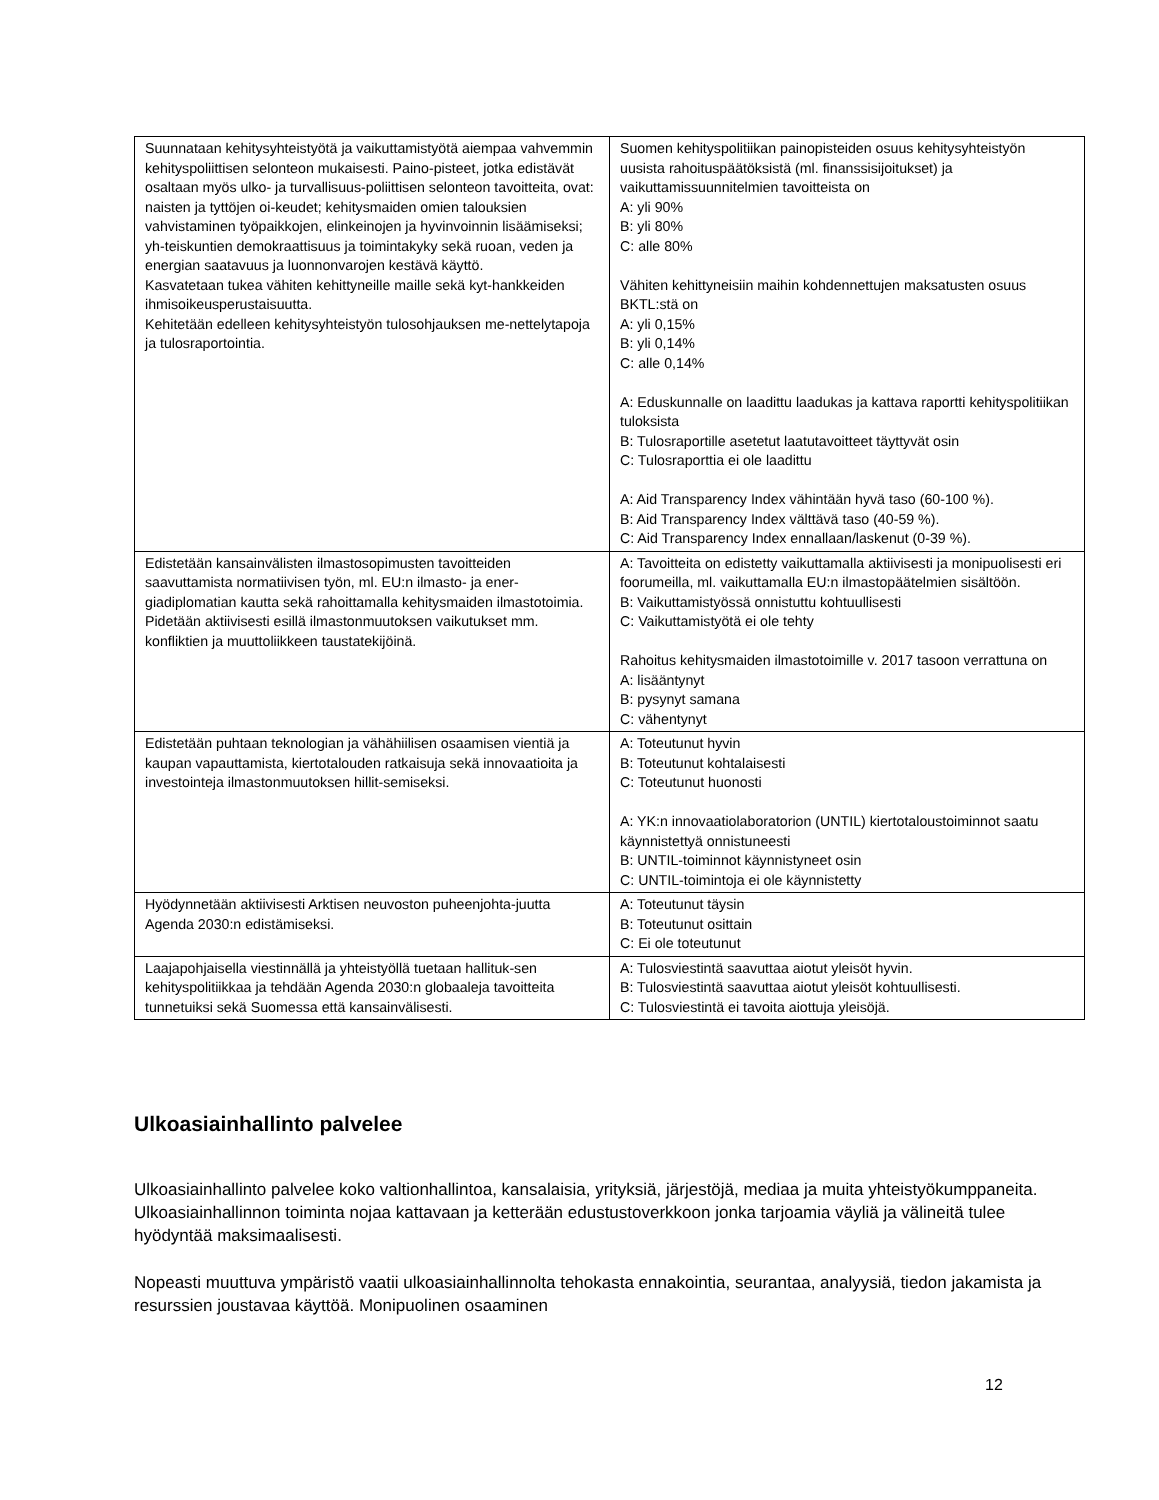| Suunnataan kehitysyhteistyötä ja vaikuttamistyötä aiempaa vahvemmin kehityspoliittisen selonteon mukaisesti. Paino-pisteet, jotka edistävät osaltaan myös ulko- ja turvallisuus-poliittisen selonteon tavoitteita, ovat: naisten ja tyttöjen oi-keudet; kehitysmaiden omien talouksien vahvistaminen työpaikkojen, elinkeinojen ja hyvinvoinnin lisäämiseksi; yh-teiskuntien demokraattisuus ja toimintakyky sekä ruoan, veden ja energian saatavuus ja luonnonvarojen kestävä käyttö. Kasvatetaan tukea vähiten kehittyneille maille sekä kyt-hankkeiden ihmisoikeusperustaisuutta. Kehitetään edelleen kehitysyhteistyön tulosohjauksen me-nettelytapoja ja tulosraportointia. | Suomen kehityspolitiikan painopisteiden osuus kehitysyhteistyön uusista rahoituspäätöksistä (ml. finanssisijoitukset) ja vaikuttamissuunnitelmien tavoitteista on A: yli 90% B: yli 80% C: alle 80% Vähiten kehittyneisiin maihin kohdennettujen maksatusten osuus BKTL:stä on A: yli 0,15% B: yli 0,14% C: alle 0,14% A: Eduskunnalle on laadittu laadukas ja kattava raportti kehityspolitiikan tuloksista B: Tulosraportille asetetut laatutavoitteet täyttyvät osin C: Tulosraporttia ei ole laadittu A: Aid Transparency Index vähintään hyvä taso (60-100 %). B: Aid Transparency Index välttävä taso (40-59 %). C: Aid Transparency Index ennallaan/laskenut (0-39 %). |
| Edistetään kansainvälisten ilmastosopimusten tavoitteiden saavuttamista normatiivisen työn, ml. EU:n ilmasto- ja ener-giadiplomatian kautta sekä rahoittamalla kehitysmaiden ilmastotoimia. Pidetään aktiivisesti esillä ilmastonmuutoksen vaikutukset mm. konfliktien ja muuttoliikkeen taustatekijöinä. | A: Tavoitteita on edistetty vaikuttamalla aktiivisesti ja monipuolisesti eri foorumeilla, ml. vaikuttamalla EU:n ilmastopäätelmien sisältöön. B: Vaikuttamistyössä onnistuttu kohtuullisesti C: Vaikuttamistyötä ei ole tehty Rahoitus kehitysmaiden ilmastotoimille v. 2017 tasoon verrattuna on A: lisääntynyt B: pysynyt samana C: vähentynyt |
| Edistetään puhtaan teknologian ja vähähiilisen osaamisen vientiä ja kaupan vapauttamista, kiertotalouden ratkaisuja sekä innovaatioita ja investointeja ilmastonmuutoksen hillit-semiseksi. | A: Toteutunut hyvin B: Toteutunut kohtalaisesti C: Toteutunut huonosti A: YK:n innovaatiolaboratorion (UNTIL) kiertotaloustoiminnot saatu käynnistettyä onnistuneesti B: UNTIL-toiminnot käynnistyneet osin C: UNTIL-toimintoja ei ole käynnistetty |
| Hyödynnetään aktiivisesti Arktisen neuvoston puheenjohta-juutta Agenda 2030:n edistämiseksi. | A: Toteutunut täysin B: Toteutunut osittain C: Ei ole toteutunut |
| Laajapohjaisella viestinnällä ja yhteistyöllä tuetaan hallituk-sen kehityspolitiikkaa ja tehdään Agenda 2030:n globaaleja tavoitteita tunnetuiksi sekä Suomessa että kansainvälisesti. | A: Tulosviestintä saavuttaa aiotut yleisöt hyvin. B: Tulosviestintä saavuttaa aiotut yleisöt kohtuullisesti. C: Tulosviestintä ei tavoita aiottuja yleisöjä. |
Ulkoasiainhallinto palvelee
Ulkoasiainhallinto palvelee koko valtionhallintoa, kansalaisia, yrityksiä, järjestöjä, mediaa ja muita yhteistyökumppaneita. Ulkoasiainhallinnon toiminta nojaa kattavaan ja ketterään edustustoverkkoon jonka tarjoamia väyliä ja välineitä tulee hyödyntää maksimaalisesti.
Nopeasti muuttuva ympäristö vaatii ulkoasiainhallinnolta tehokasta ennakointia, seurantaa, analyysiä, tiedon jakamista ja resurssien joustavaa käyttöä. Monipuolinen osaaminen
12